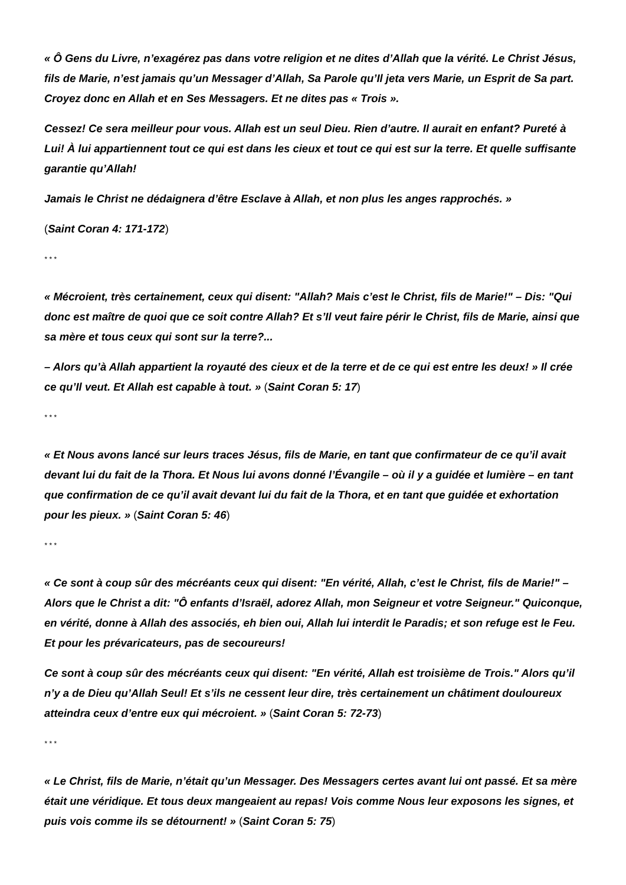« Ô Gens du Livre, n’exagérez pas dans votre religion et ne dites d’Allah que la vérité. Le Christ Jésus, fils de Marie, n’est jamais qu’un Messager d’Allah, Sa Parole qu’Il jeta vers Marie, un Esprit de Sa part. Croyez donc en Allah et en Ses Messagers. Et ne dites pas « Trois ».
Cessez! Ce sera meilleur pour vous. Allah est un seul Dieu. Rien d’autre. Il aurait en enfant? Pureté à Lui! À lui appartiennent tout ce qui est dans les cieux et tout ce qui est sur la terre. Et quelle suffisante garantie qu’Allah!
Jamais le Christ ne dédaignera d’être Esclave à Allah, et non plus les anges rapprochés. »
(Saint Coran 4: 171-172)
* * *
« Mécroient, très certainement, ceux qui disent: "Allah? Mais c’est le Christ, fils de Marie!" – Dis: "Qui donc est maître de quoi que ce soit contre Allah? Et s’Il veut faire périr le Christ, fils de Marie, ainsi que sa mère et tous ceux qui sont sur la terre?...
– Alors qu’à Allah appartient la royauté des cieux et de la terre et de ce qui est entre les deux! » Il crée ce qu’Il veut. Et Allah est capable à tout. » (Saint Coran 5: 17)
* * *
« Et Nous avons lancé sur leurs traces Jésus, fils de Marie, en tant que confirmateur de ce qu’il avait devant lui du fait de la Thora. Et Nous lui avons donné l’Évangile – où il y a guidée et lumière – en tant que confirmation de ce qu’il avait devant lui du fait de la Thora, et en tant que guidée et exhortation pour les pieux. » (Saint Coran 5: 46)
* * *
« Ce sont à coup sûr des mécréants ceux qui disent: "En vérité, Allah, c’est le Christ, fils de Marie!" – Alors que le Christ a dit: "Ô enfants d’Israël, adorez Allah, mon Seigneur et votre Seigneur." Quiconque, en vérité, donne à Allah des associés, eh bien oui, Allah lui interdit le Paradis; et son refuge est le Feu. Et pour les prévaricateurs, pas de secoureurs!
Ce sont à coup sûr des mécréants ceux qui disent: "En vérité, Allah est troisième de Trois." Alors qu’il n’y a de Dieu qu’Allah Seul! Et s’ils ne cessent leur dire, très certainement un châtiment douloureux atteindra ceux d’entre eux qui mécroient. » (Saint Coran 5: 72-73)
* * *
« Le Christ, fils de Marie, n’était qu’un Messager. Des Messagers certes avant lui ont passé. Et sa mère était une véridique. Et tous deux mangeaient au repas! Vois comme Nous leur exposons les signes, et puis vois comme ils se détournent! » (Saint Coran 5: 75)